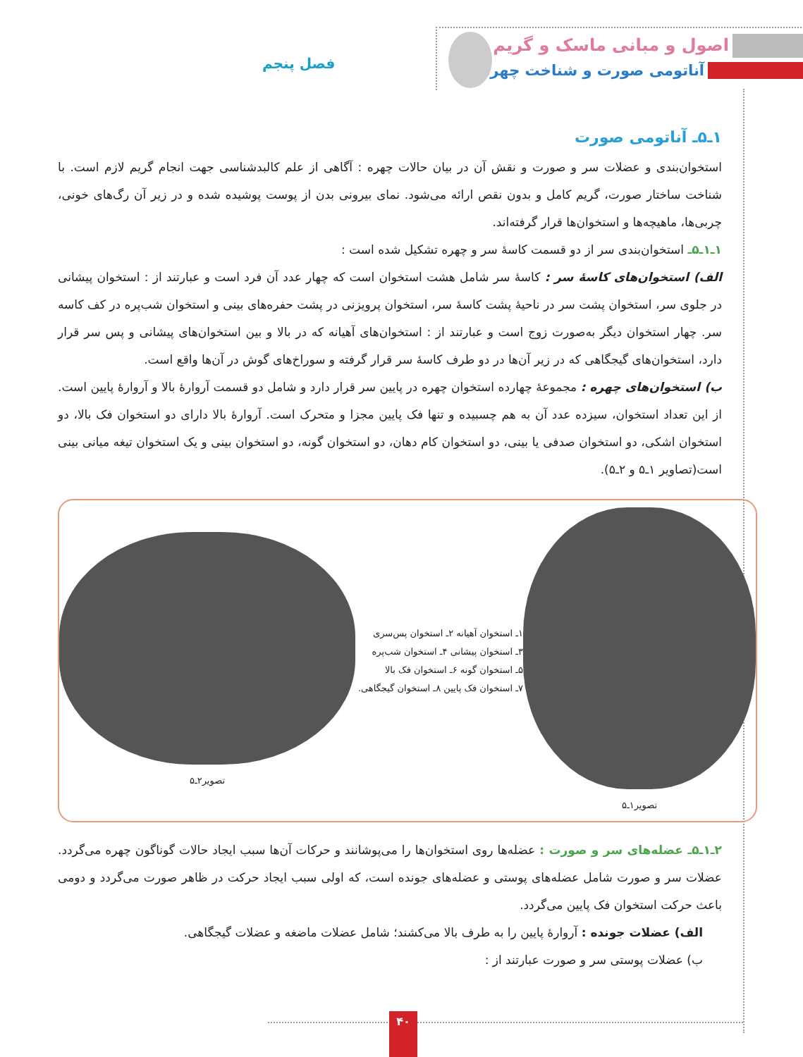اصول و مبانی ماسک و گریم
آناتومی صورت و شناخت چهره فصل پنجم
۱ـ۵ـ آناتومی صورت
استخوان‌بندی و عضلات سر و صورت و نقش آن در بیان حالات چهره : آگاهی از علم کالبدشناسی جهت انجام گریم لازم است. با شناخت ساختار صورت، گریم کامل و بدون نقص ارائه می‌شود. نمای بیرونی بدن از پوست پوشیده شده و در زیر آن رگ‌های خونی، چربی‌ها، ماهیچه‌ها و استخوان‌ها قرار گرفته‌اند.
۱ـ۱ـ۵ـ استخوان‌بندی سر از دو قسمت کاسهٔ سر و چهره تشکیل شده است :
الف) استخوان‌های کاسهٔ سر : کاسهٔ سر شامل هشت استخوان است که چهار عدد آن فرد است و عبارتند از : استخوان پیشانی در جلوی سر، استخوان پشت سر در ناحیهٔ پشت کاسهٔ سر، استخوان پرویزنی در پشت حفره‌های بینی و استخوان شب‌پره در کف کاسه سر. چهار استخوان دیگر به‌صورت زوج است و عبارتند از : استخوان‌های آهیانه که در بالا و بین استخوان‌های پیشانی و پس سر قرار دارد، استخوان‌های گیجگاهی که در زیر آن‌ها در دو طرف کاسهٔ سر قرار گرفته و سوراخ‌های گوش در آن‌ها واقع است.
ب) استخوان‌های چهره : مجموعهٔ چهارده استخوان چهره در پایین سر قرار دارد و شامل دو قسمت آروارهٔ بالا و آروارهٔ پایین است. از این تعداد استخوان، سیزده عدد آن به هم چسبیده و تنها فک پایین مجزا و متحرک است. آروارهٔ بالا دارای دو استخوان فک بالا، دو استخوان اشکی، دو استخوان صدفی یا بینی، دو استخوان کام دهان، دو استخوان گونه، دو استخوان بینی و یک استخوان تیغه میانی بینی است(تصاویر ۱ـ۵ و ۲ـ۵).
تصویر۱ـ۵
۱ـ استخوان آهیانه ۲ـ استخوان پس‌سری
۳ـ استخوان پیشانی ۴ـ استخوان شب‌پره
۵ـ استخوان گونه ۶ـ استخوان فک بالا
۷ـ استخوان فک پایین ۸ـ استخوان گیجگاهی.
تصویر۲ـ۵
۲ـ۱ـ۵ـ عضله‌های سر و صورت : عضله‌ها روی استخوان‌ها را می‌پوشانند و حرکات آن‌ها سبب ایجاد حالات گوناگون چهره می‌گردد. عضلات سر و صورت شامل عضله‌های پوستی و عضله‌های جونده است، که اولی سبب ایجاد حرکت در ظاهر صورت می‌گردد و دومی باعث حرکت استخوان فک پایین می‌گردد.
الف) عضلات جونده : آروارهٔ پایین را به طرف بالا می‌کشند؛ شامل عضلات ماضغه و عضلات گیجگاهی.
ب) عضلات پوستی سر و صورت عبارتند از :
۴۰